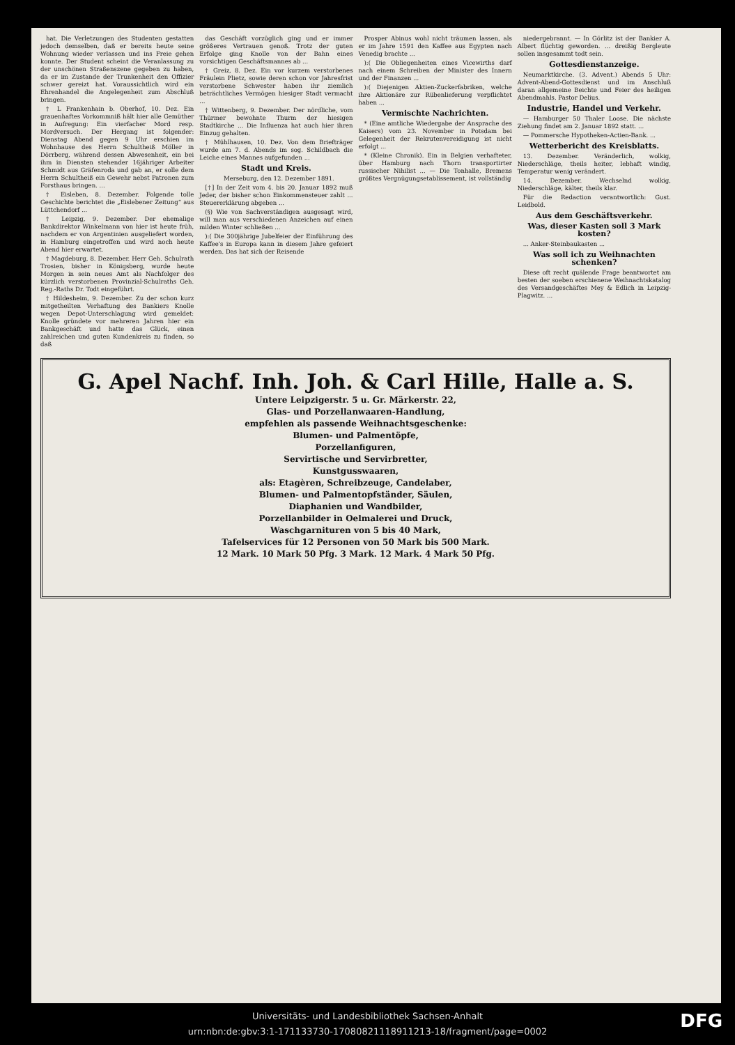hat. Die Verletzungen des Studenten gestatten jedoch demselben, daß er bereits heute seine Wohnung wieder verlassen und ins Freie gehen konnte. Der Student scheint die Veranlassung zu der unschönen Straßenszene gegeben zu haben, da er im Zustande der Trunkenheit den Offizier schwer gereizt hat. Voraussichtlich wird ein Ehrenhandel die Angelegenheit zum Abschluß bringen.
† L Frankenhain b. Oberhof, 10. Dez. Ein grauenhaftes Vorkommniß hält hier alle Gemüther in Aufregung: Ein vierfacher Mord resp. Mordversuch. Der Hergang ist folgender: Dienstag Abend gegen 9 Uhr erschien im Wohnhause des Herrn Schultheiß Möller in Dörrberg, während dessen Abwesenheit, ein bei ihm in Diensten stehender 16jähriger Arbeiter Schmidt aus Gräfenroda und gab an, er solle dem Herrn Schultheiß ein Gewehr nebst Patronen zum Forsthaus bringen. ...
† Eisleben, 8. Dezember. Folgende tolle Geschichte berichtet die „Eislebener Zeitung“ aus Lüttchendorf ...
† Leipzig, 9. Dezember. Der ehemalige Bankdirektor Winkelmann von hier ist heute früh, nachdem er von Argentinien ausgeliefert worden, in Hamburg eingetroffen und wird noch heute Abend hier erwartet.
† Magdeburg, 8. Dezember. Herr Geh. Schulrath Trosien, bisher in Königsberg, wurde heute Morgen in sein neues Amt als Nachfolger des kürzlich verstorbenen Provinzial-Schulraths Geh. Reg.-Raths Dr. Todt eingeführt.
† Hildesheim, 9. Dezember. Zu der schon kurz mitgetheilten Verhaftung des Bankiers Knolle wegen Depot-Unterschlagung wird gemeldet: Knolle gründete vor mehreren Jahren hier ein Bankgeschäft und hatte das Glück, einen zahlreichen und guten Kundenkreis zu finden, so daß
das Geschäft vorzüglich ging und er immer größeres Vertrauen genoß. Trotz der guten Erfolge ging Knolle von der Bahn eines vorsichtigen Geschäftsmannes ab ...
† Greiz, 8. Dez. Ein vor kurzem verstorbenes Fräulein Plietz, sowie deren schon vor Jahresfrist verstorbene Schwester haben ihr ziemlich beträchtliches Vermögen hiesiger Stadt vermacht ...
† Wittenberg, 9. Dezember. Der nördliche, vom Thürmer bewohnte Thurm der hiesigen Stadtkirche ... Die Influenza hat auch hier ihren Einzug gehalten.
† Mühlhausen, 10. Dez. Von dem Briefträger wurde am 7. d. Abends im sog. Schildbach die Leiche eines Mannes aufgefunden ...
Stadt und Kreis.
Merseburg, den 12. Dezember 1891.
[†] In der Zeit vom 4. bis 20. Januar 1892 muß Jeder, der bisher schon Einkommensteuer zahlt ... Steuererklärung abgeben ...
(§) Wie von Sachverständigen ausgesagt wird, will man aus verschiedenen Anzeichen auf einen milden Winter schließen ...
):( Die 300jährige Jubelfeier der Einführung des Kaffee's in Europa kann in diesem Jahre gefeiert werden. Das hat sich der Reisende
Prosper Abinus wohl nicht träumen lassen, als er im Jahre 1591 den Kaffee aus Egypten nach Venedig brachte ...
):( Die Obliegenheiten eines Vicewirths darf nach einem Schreiben der Minister des Innern und der Finanzen ...
):( Diejenigen Aktien-Zuckerfabriken, welche ihre Aktionäre zur Rübenlieferung verpflichtet haben ...
Vermischte Nachrichten.
* (Eine amtliche Wiedergabe der Ansprache des Kaisers) vom 23. November in Potsdam bei Gelegenheit der Rekrutenvereidigung ist nicht erfolgt ...
* (Kleine Chronik). Ein in Belgien verhafteter, über Hamburg nach Thorn transportirter russischer Nihilist ... — Die Tonhalle, Bremens größtes Vergnügungsetablissement, ist vollständig
niedergebrannt. — In Görlitz ist der Bankier A. Albert flüchtig geworden. ... dreißig Bergleute sollen insgesammt todt sein.
Gottesdienstanzeige.
Neumarktkirche. (3. Advent.) Abends 5 Uhr: Advent-Abend-Gottesdienst und im Anschluß daran allgemeine Beichte und Feier des heiligen Abendmahls. Pastor Delius.
Industrie, Handel und Verkehr.
— Hamburger 50 Thaler Loose. Die nächste Ziehung findet am 2. Januar 1892 statt. ...
— Pommersche Hypotheken-Actien-Bank. ...
Wetterbericht des Kreisblatts.
13. Dezember. Veränderlich, wolkig, Niederschläge, theils heiter, lebhaft windig, Temperatur wenig verändert.
14. Dezember. Wechselnd wolkig, Niederschläge, kälter, theils klar.
Für die Redaction verantwortlich: Gust. Leidbold.
Aus dem Geschäftsverkehr.
Was, dieser Kasten soll 3 Mark kosten?
... Anker-Steinbaukasten ...
Was soll ich zu Weihnachten schenken?
Diese oft recht quälende Frage beantwortet am besten der soeben erschienene Weihnachtskatalog des Versandgeschäftes Mey & Edlich in Leipzig-Plagwitz. ...
G. Apel Nachf. Inh. Joh. & Carl Hille, Halle a. S.
Untere Leipzigerstr. 5 u. Gr. Märkerstr. 22,
Glas- und Porzellanwaaren-Handlung,
empfehlen als passende Weihnachtsgeschenke:
Blumen- und Palmentöpfe,
Porzellanfiguren,
Servirtische und Servirbretter,
Kunstgusswaaren,
als: Etagèren, Schreibzeuge, Candelaber,
Blumen- und Palmentopfständer, Säulen,
Diaphanien und Wandbilder,
Porzellanbilder in Oelmalerei und Druck,
Waschgarnituren von 5 bis 40 Mark,
Tafelservices für 12 Personen von 50 Mark bis 500 Mark.
12 Mark. 10 Mark 50 Pfg. 3 Mark. 12 Mark. 4 Mark 50 Pfg.
Universitäts- und Landesbibliothek Sachsen-Anhalt
urn:nbn:de:gbv:3:1-171133730-17080821118911213-18/fragment/page=0002
DFG